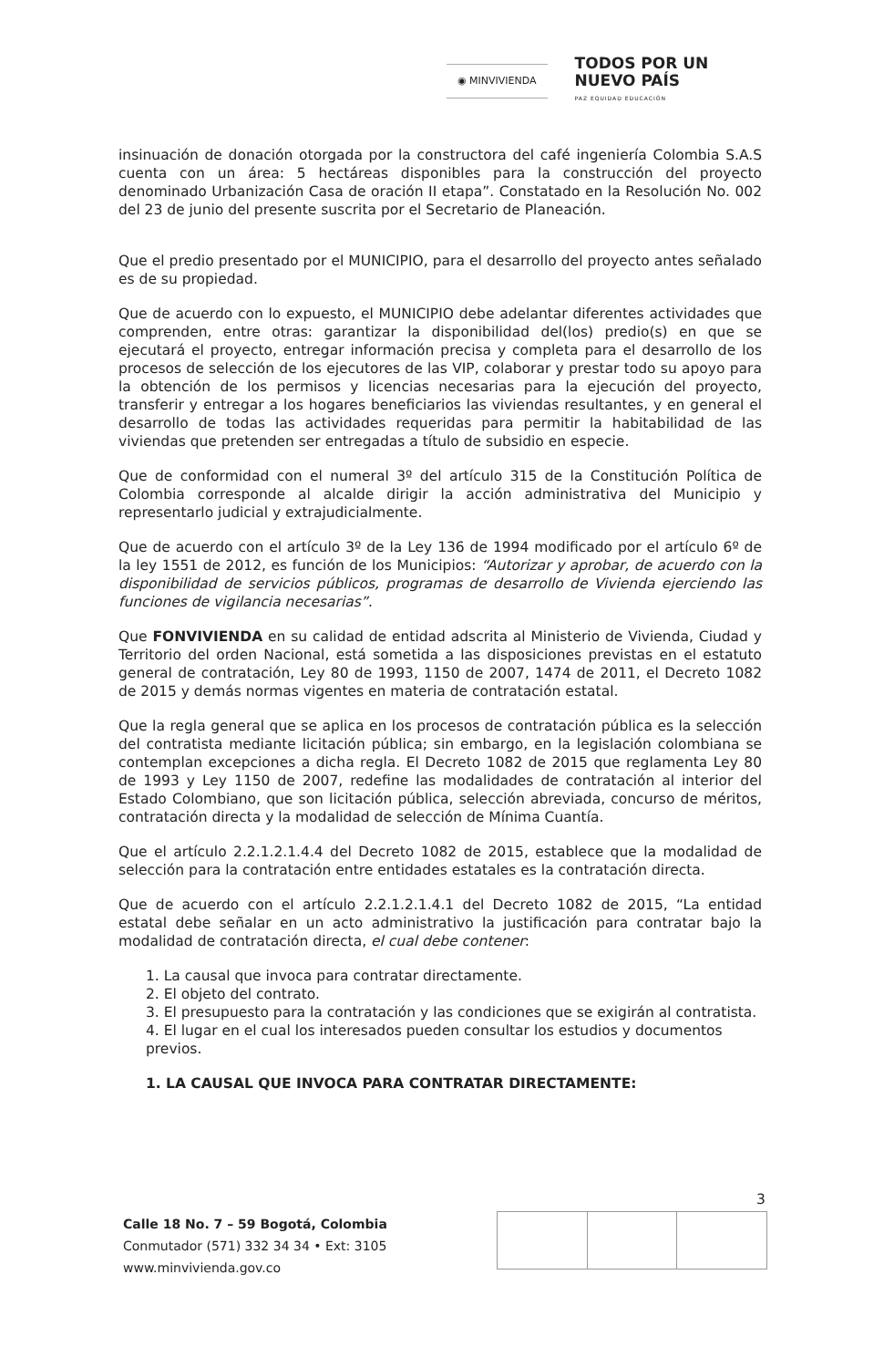◉ MINVIVIENDA
TODOS POR UN
NUEVO PAÍS
PAZ EQUIDAD EDUCACIÓN
insinuación de donación otorgada por la constructora del café ingeniería Colombia S.A.S cuenta con un área: 5 hectáreas disponibles para la construcción del proyecto denominado Urbanización Casa de oración II etapa”. Constatado en la Resolución No. 002 del 23 de junio del presente suscrita por el Secretario de Planeación.
Que el predio presentado por el MUNICIPIO, para el desarrollo del proyecto antes señalado es de su propiedad.
Que de acuerdo con lo expuesto, el MUNICIPIO debe adelantar diferentes actividades que comprenden, entre otras: garantizar la disponibilidad del(los) predio(s) en que se ejecutará el proyecto, entregar información precisa y completa para el desarrollo de los procesos de selección de los ejecutores de las VIP, colaborar y prestar todo su apoyo para la obtención de los permisos y licencias necesarias para la ejecución del proyecto, transferir y entregar a los hogares beneficiarios las viviendas resultantes, y en general el desarrollo de todas las actividades requeridas para permitir la habitabilidad de las viviendas que pretenden ser entregadas a título de subsidio en especie.
Que de conformidad con el numeral 3º del artículo 315 de la Constitución Política de Colombia corresponde al alcalde dirigir la acción administrativa del Municipio y representarlo judicial y extrajudicialmente.
Que de acuerdo con el artículo 3º de la Ley 136 de 1994 modificado por el artículo 6º de la ley 1551 de 2012, es función de los Municipios: “Autorizar y aprobar, de acuerdo con la disponibilidad de servicios públicos, programas de desarrollo de Vivienda ejerciendo las funciones de vigilancia necesarias”.
Que FONVIVIENDA en su calidad de entidad adscrita al Ministerio de Vivienda, Ciudad y Territorio del orden Nacional, está sometida a las disposiciones previstas en el estatuto general de contratación, Ley 80 de 1993, 1150 de 2007, 1474 de 2011, el Decreto 1082 de 2015 y demás normas vigentes en materia de contratación estatal.
Que la regla general que se aplica en los procesos de contratación pública es la selección del contratista mediante licitación pública; sin embargo, en la legislación colombiana se contemplan excepciones a dicha regla. El Decreto 1082 de 2015 que reglamenta Ley 80 de 1993 y Ley 1150 de 2007, redefine las modalidades de contratación al interior del Estado Colombiano, que son licitación pública, selección abreviada, concurso de méritos, contratación directa y la modalidad de selección de Mínima Cuantía.
Que el artículo 2.2.1.2.1.4.4 del Decreto 1082 de 2015, establece que la modalidad de selección para la contratación entre entidades estatales es la contratación directa.
Que de acuerdo con el artículo 2.2.1.2.1.4.1 del Decreto 1082 de 2015, “La entidad estatal debe señalar en un acto administrativo la justificación para contratar bajo la modalidad de contratación directa, el cual debe contener:
1. La causal que invoca para contratar directamente.
2. El objeto del contrato.
3. El presupuesto para la contratación y las condiciones que se exigirán al contratista.
4. El lugar en el cual los interesados pueden consultar los estudios y documentos previos.
1. LA CAUSAL QUE INVOCA PARA CONTRATAR DIRECTAMENTE:
3
Calle 18 No. 7 – 59 Bogotá, Colombia
Conmutador (571) 332 34 34 • Ext: 3105
www.minvivienda.gov.co